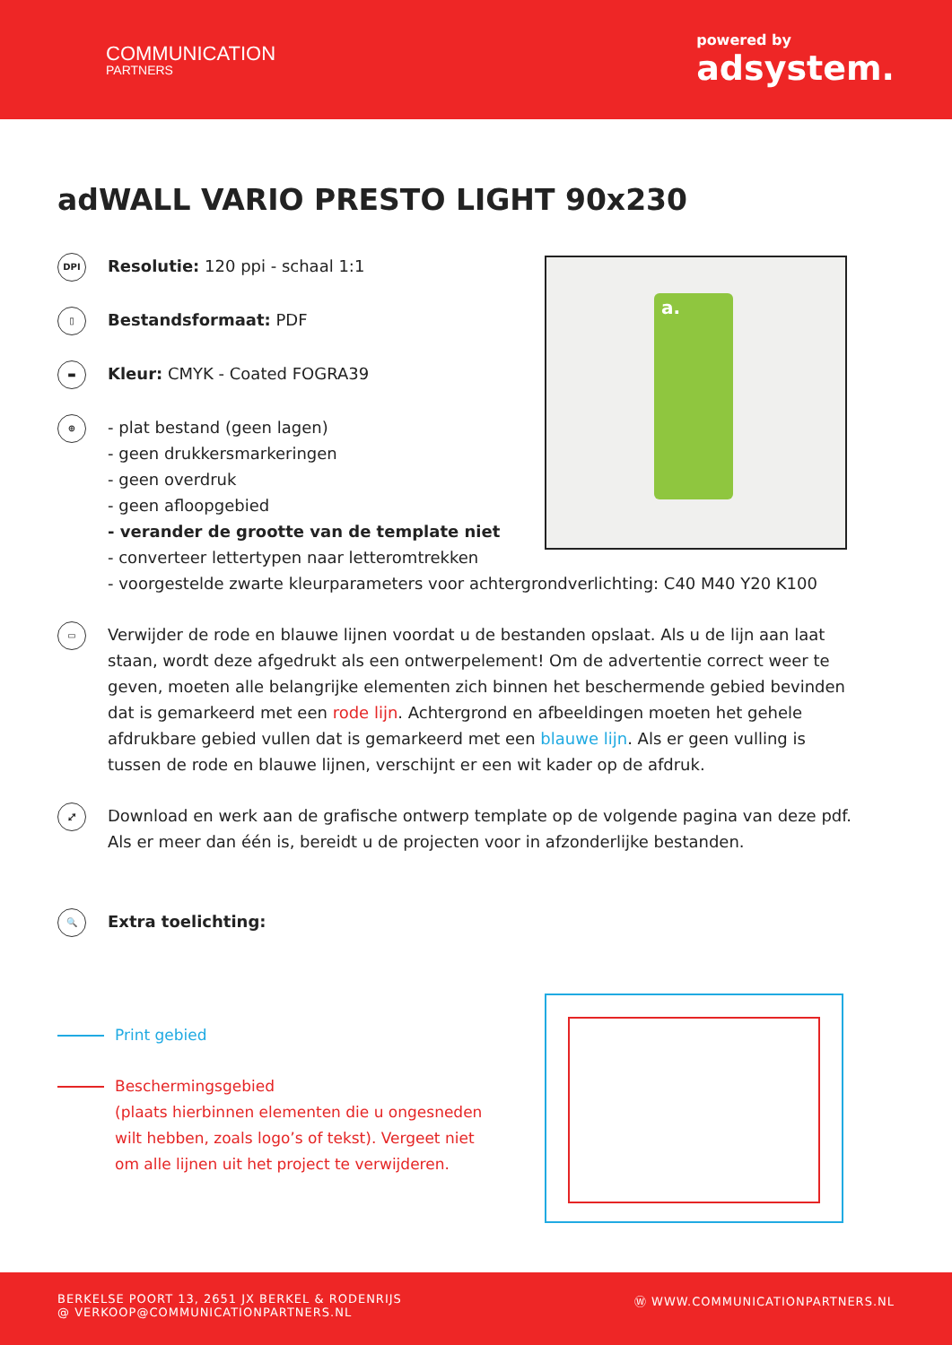COMMUNICATION
PARTNERS
powered by
adsystem.
adWALL VARIO PRESTO LIGHT 90x230
DPI
Resolutie: 120 ppi - schaal 1:1
▯
Bestandsformaat: PDF
▬
Kleur: CMYK - Coated FOGRA39
⊕
- plat bestand (geen lagen)
- geen drukkersmarkeringen
- geen overdruk
- geen afloopgebied
- verander de grootte van de template niet
- converteer lettertypen naar letteromtrekken
- voorgestelde zwarte kleurparameters voor achtergrondverlichting: C40 M40 Y20 K100
▭
Verwijder de rode en blauwe lijnen voordat u de bestanden opslaat. Als u de lijn aan laat staan, wordt deze afgedrukt als een ontwerpelement! Om de advertentie correct weer te geven, moeten alle belangrijke elementen zich binnen het beschermende gebied bevinden dat is gemarkeerd met een rode lijn. Achtergrond en afbeeldingen moeten het gehele afdrukbare gebied vullen dat is gemarkeerd met een blauwe lijn. Als er geen vulling is tussen de rode en blauwe lijnen, verschijnt er een wit kader op de afdruk.
⤢
Download en werk aan de grafische ontwerp template op de volgende pagina van deze pdf. Als er meer dan één is, bereidt u de projecten voor in afzonderlijke bestanden.
🔍
Extra toelichting:
a.
Print gebied
Beschermingsgebied
(plaats hierbinnen elementen die u ongesneden
wilt hebben, zoals logo’s of tekst). Vergeet niet
om alle lijnen uit het project te verwijderen.
BERKELSE POORT 13, 2651 JX BERKEL & RODENRIJS
@ VERKOOP@COMMUNICATIONPARTNERS.NL
Ⓦ WWW.COMMUNICATIONPARTNERS.NL